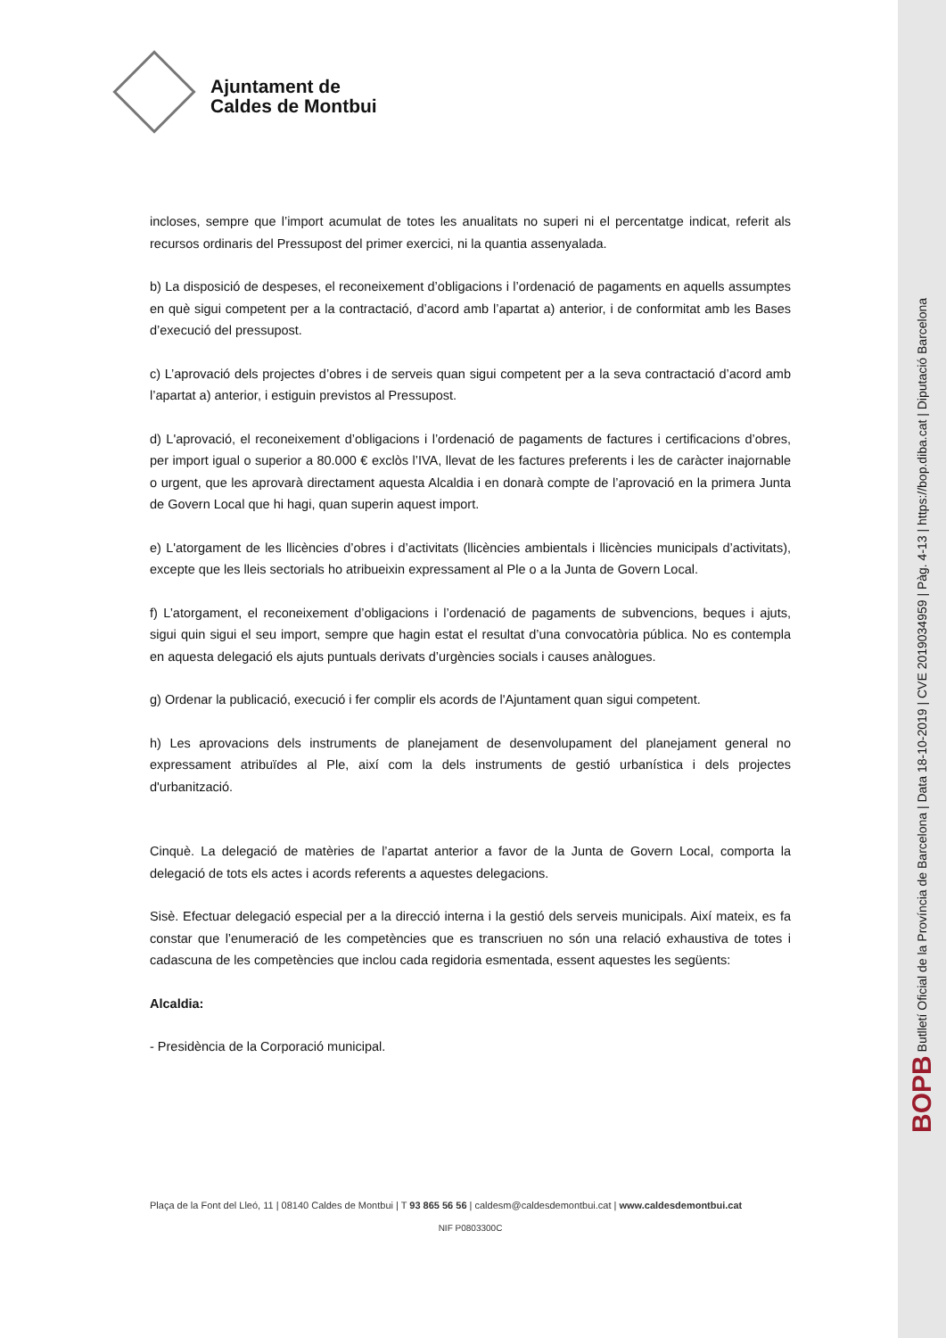BOPB Butlletí Oficial de la Província de Barcelona | Data 18-10-2019 | CVE 2019034959 | Pàg. 4-13 | https://bop.diba.cat | Diputació Barcelona
Ajuntament de
Caldes de Montbui
incloses, sempre que l’import acumulat de totes les anualitats no superi ni el percentatge indicat, referit als recursos ordinaris del Pressupost del primer exercici, ni la quantia assenyalada.
b) La disposició de despeses, el reconeixement d’obligacions i l’ordenació de pagaments en aquells assumptes en què sigui competent per a la contractació, d’acord amb l’apartat a) anterior, i de conformitat amb les Bases d’execució del pressupost.
c) L’aprovació dels projectes d’obres i de serveis quan sigui competent per a la seva contractació d’acord amb l’apartat a) anterior, i estiguin previstos al Pressupost.
d) L'aprovació, el reconeixement d’obligacions i l’ordenació de pagaments de factures i certificacions d’obres, per import igual o superior a 80.000 € exclòs l’IVA, llevat de les factures preferents i les de caràcter inajornable o urgent, que les aprovarà directament aquesta Alcaldia i en donarà compte de l’aprovació en la primera Junta de Govern Local que hi hagi, quan superin aquest import.
e) L'atorgament de les llicències d’obres i d’activitats (llicències ambientals i llicències municipals d’activitats), excepte que les lleis sectorials ho atribueixin expressament al Ple o a la Junta de Govern Local.
f) L’atorgament, el reconeixement d’obligacions i l’ordenació de pagaments de subvencions, beques i ajuts, sigui quin sigui el seu import, sempre que hagin estat el resultat d’una convocatòria pública. No es contempla en aquesta delegació els ajuts puntuals derivats d’urgències socials i causes anàlogues.
g) Ordenar la publicació, execució i fer complir els acords de l'Ajuntament quan sigui competent.
h) Les aprovacions dels instruments de planejament de desenvolupament del planejament general no expressament atribuïdes al Ple, així com la dels instruments de gestió urbanística i dels projectes d'urbanització.
Cinquè. La delegació de matèries de l’apartat anterior a favor de la Junta de Govern Local, comporta la delegació de tots els actes i acords referents a aquestes delegacions.
Sisè. Efectuar delegació especial per a la direcció interna i la gestió dels serveis municipals. Així mateix, es fa constar que l’enumeració de les competències que es transcriuen no són una relació exhaustiva de totes i cadascuna de les competències que inclou cada regidoria esmentada, essent aquestes les següents:
Alcaldia:
- Presidència de la Corporació municipal.
Plaça de la Font del Lleó, 11 | 08140 Caldes de Montbui | T 93 865 56 56 | caldesm@caldesdemontbui.cat | www.caldesdemontbui.cat
NIF P0803300C